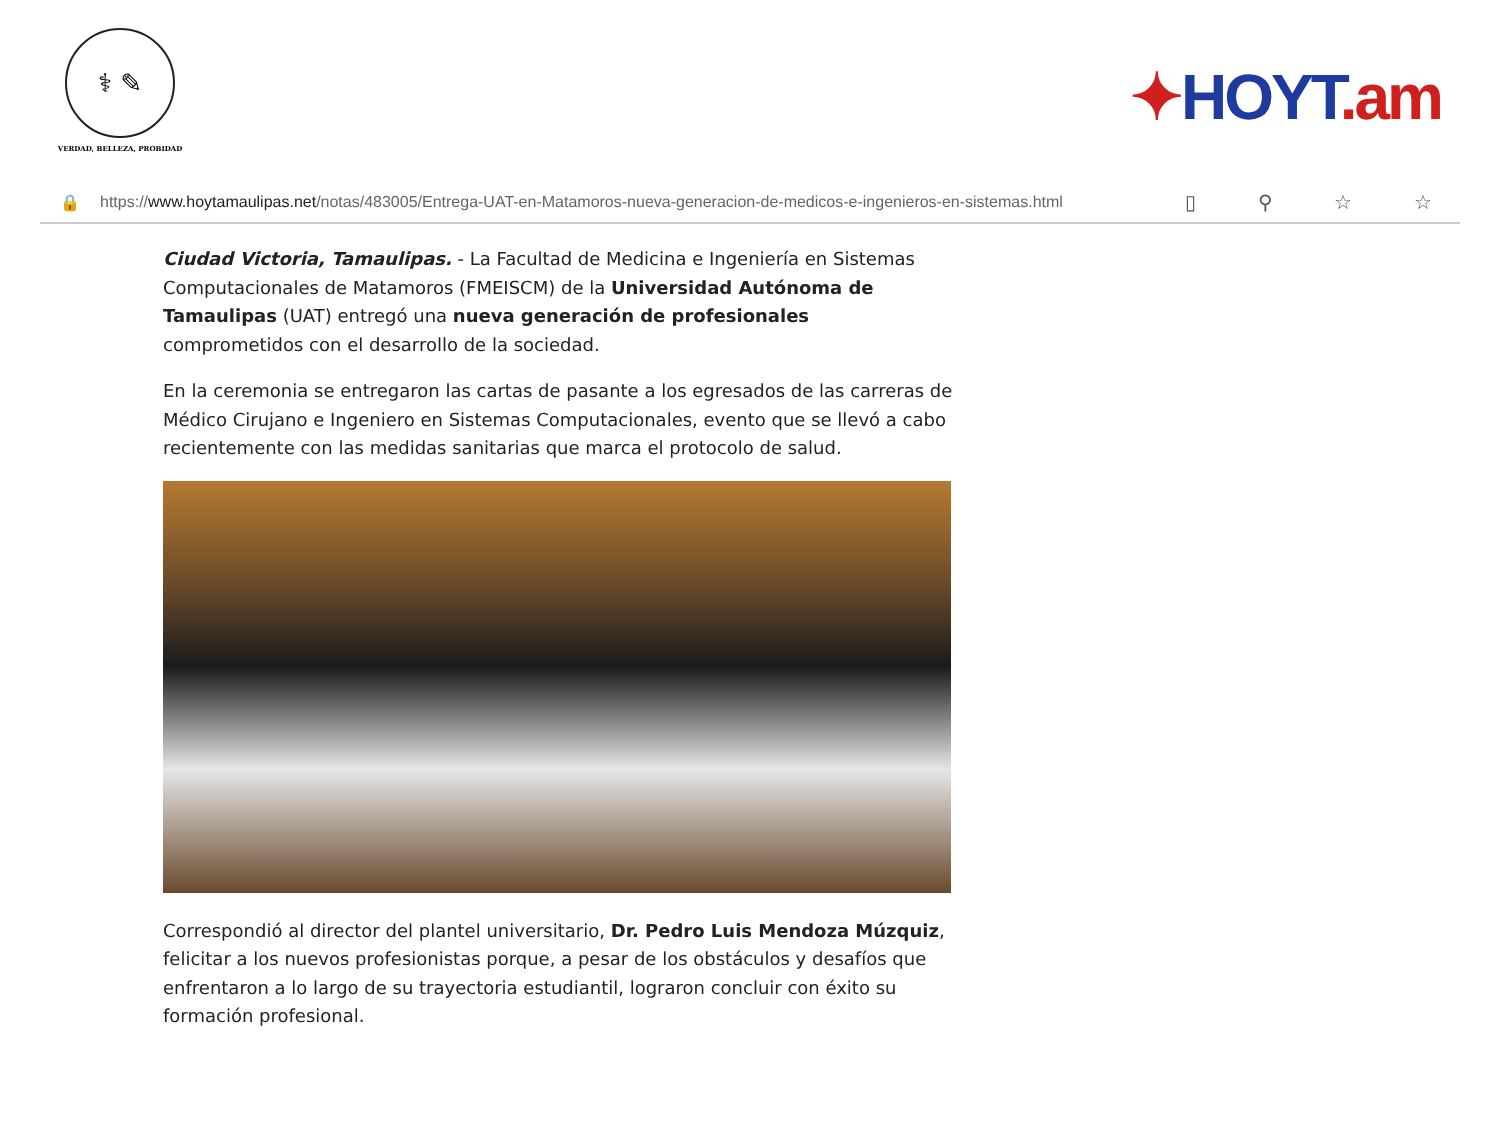⚕ ✎
VERDAD, BELLEZA, PROBIDAD
✦HOYT.am
🔒 https://www.hoytamaulipas.net/notas/483005/Entrega-UAT-en-Matamoros-nueva-generacion-de-medicos-e-ingenieros-en-sistemas.html ▯ ⚲ ☆ ☆
Ciudad Victoria, Tamaulipas. - La Facultad de Medicina e Ingeniería en Sistemas Computacionales de Matamoros (FMEISCM) de la Universidad Autónoma de Tamaulipas (UAT) entregó una nueva generación de profesionales comprometidos con el desarrollo de la sociedad.
En la ceremonia se entregaron las cartas de pasante a los egresados de las carreras de Médico Cirujano e Ingeniero en Sistemas Computacionales, evento que se llevó a cabo recientemente con las medidas sanitarias que marca el protocolo de salud.
Correspondió al director del plantel universitario, Dr. Pedro Luis Mendoza Múzquiz, felicitar a los nuevos profesionistas porque, a pesar de los obstáculos y desafíos que enfrentaron a lo largo de su trayectoria estudiantil, lograron concluir con éxito su formación profesional.